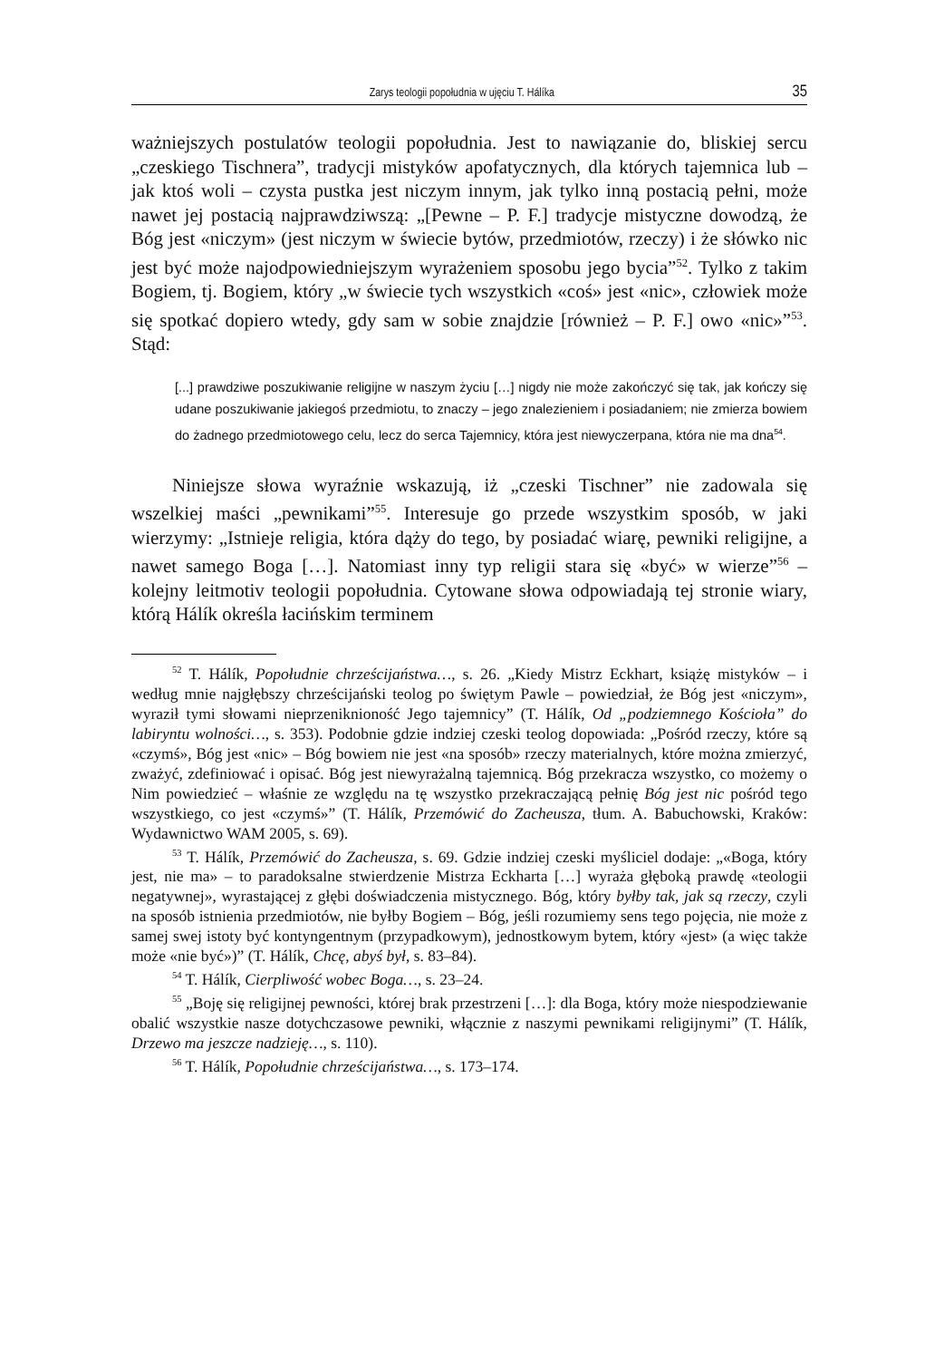Zarys teologii popołudnia w ujęciu T. Hálíka 35
ważniejszych postulatów teologii popołudnia. Jest to nawiązanie do, bliskiej sercu „czeskiego Tischnera”, tradycji mistyków apofatycznych, dla których tajemnica lub – jak ktoś woli – czysta pustka jest niczym innym, jak tylko inną postacią pełni, może nawet jej postacią najprawdziwszą: „[Pewne – P. F.] tradycje mistyczne dowodzą, że Bóg jest «niczym» (jest niczym w świecie bytów, przedmiotów, rzeczy) i że słówko nic jest być może najodpowiedniejszym wyrażeniem sposobu jego bycia”<sup>52</sup>. Tylko z takim Bogiem, tj. Bogiem, który „w świecie tych wszystkich «coś» jest «nic», człowiek może się spotkać dopiero wtedy, gdy sam w sobie znajdzie [również – P. F.] owo «nic»”<sup>53</sup>. Stąd:
[...] prawdziwe poszukiwanie religijne w naszym życiu […] nigdy nie może zakończyć się tak, jak kończy się udane poszukiwanie jakiegoś przedmiotu, to znaczy – jego znalezieniem i posiadaniem; nie zmierza bowiem do żadnego przedmiotowego celu, lecz do serca Tajemnicy, która jest niewyczerpana, która nie ma dna<sup>54</sup>.
Niniejsze słowa wyraźnie wskazują, iż „czeski Tischner” nie zadowala się wszelkiej maści „pewnikami”<sup>55</sup>. Interesuje go przede wszystkim sposób, w jaki wierzymy: „Istnieje religia, która dąży do tego, by posiadać wiarę, pewniki religijne, a nawet samego Boga […]. Natomiast inny typ religii stara się «być» w wierze”<sup>56</sup> – kolejny leitmotiv teologii popołudnia. Cytowane słowa odpowiadają tej stronie wiary, którą Hálík określa łacińskim terminem
<sup>52</sup> T. Hálík, Popołudnie chrześcijaństwa…, s. 26. „Kiedy Mistrz Eckhart, książę mistyków – i według mnie najgłębszy chrześcijański teolog po świętym Pawle – powiedział, że Bóg jest «niczym», wyraził tymi słowami nieprzeniknioność Jego tajemnicy” (T. Hálík, Od „podziemnego Kościoła” do labiryntu wolności…, s. 353). Podobnie gdzie indziej czeski teolog dopowiada: „Pośród rzeczy, które są «czymś», Bóg jest «nic» – Bóg bowiem nie jest «na sposób» rzeczy materialnych, które można zmierzyć, zważyć, zdefiniować i opisać. Bóg jest niewyrażalną tajemnicą. Bóg przekracza wszystko, co możemy o Nim powiedzieć – właśnie ze względu na tę wszystko przekraczającą pełnię Bóg jest nic pośród tego wszystkiego, co jest «czymś»” (T. Hálík, Przemówić do Zacheusza, tłum. A. Babuchowski, Kraków: Wydawnictwo WAM 2005, s. 69).
<sup>53</sup> T. Hálík, Przemówić do Zacheusza, s. 69. Gdzie indziej czeski myśliciel dodaje: „«Boga, który jest, nie ma» – to paradoksalne stwierdzenie Mistrza Eckharta […] wyraża głęboką prawdę «teologii negatywnej», wyrastającej z głębi doświadczenia mistycznego. Bóg, który byłby tak, jak są rzeczy, czyli na sposób istnienia przedmiotów, nie byłby Bogiem – Bóg, jeśli rozumiemy sens tego pojęcia, nie może z samej swej istoty być kontyngentnym (przypadkowym), jednostkowym bytem, który «jest» (a więc także może «nie być»)” (T. Hálík, Chcę, abyś był, s. 83–84).
<sup>54</sup> T. Hálík, Cierpliwość wobec Boga…, s. 23–24.
<sup>55</sup> „Boję się religijnej pewności, której brak przestrzeni […]: dla Boga, który może niespodziewanie obalić wszystkie nasze dotychczasowe pewniki, włącznie z naszymi pewnikami religijnymi” (T. Hálík, Drzewo ma jeszcze nadzieję…, s. 110).
<sup>56</sup> T. Hálík, Popołudnie chrześcijaństwa…, s. 173–174.